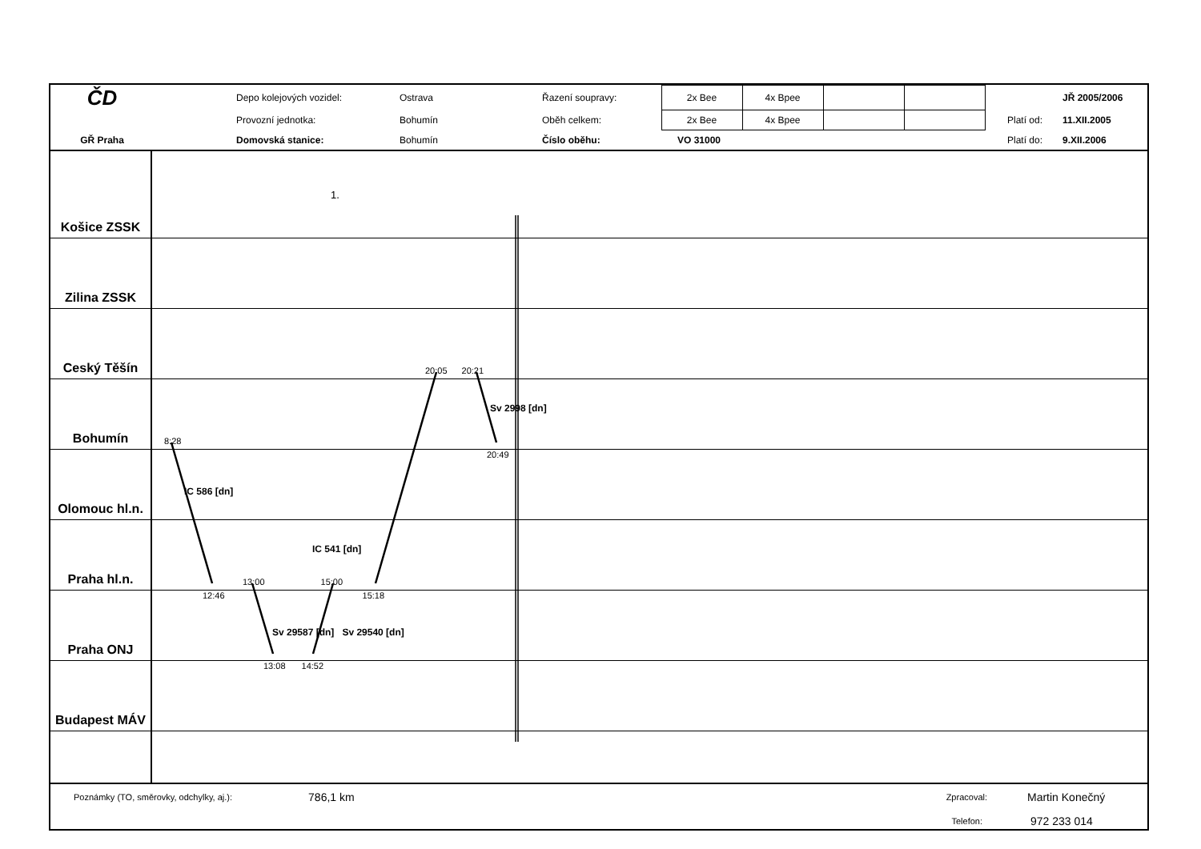| ČD | | Depo kolejových vozidel: | Ostrava | Řazení soupravy: | 2x Bee | 4x Bpee | | | | | JŘ 2005/2006 |
| | | Provozní jednotka: | Bohumín | Oběh celkem: | 2x Bee | 4x Bpee | | | | Platí od: | 11.XII.2005 |
| GŘ Praha | | Domovská stanice: | Bohumín | Číslo oběhu: | VO 31000 | | | | | Platí do: | 9.XII.2006 |
Košice ZSSK
1.
Zilina ZSSK
Ceský Těšín
20:05 20:21
Bohumín
Sv 2998 [dn]
8:28
Olomouc hl.n.
20:49
IC 586 [dn]
Praha hl.n.
IC 541 [dn]
13:00 15:00
Praha ONJ
12:46 15:18
Sv 29587 [dn] Sv 29540 [dn]
Budapest MÁV
13:08 14:52
Poznámky (TO, směrovky, odchylky, aj.): 786,1 km Zpracoval: Martin Konečný
Telefon: 972 233 014